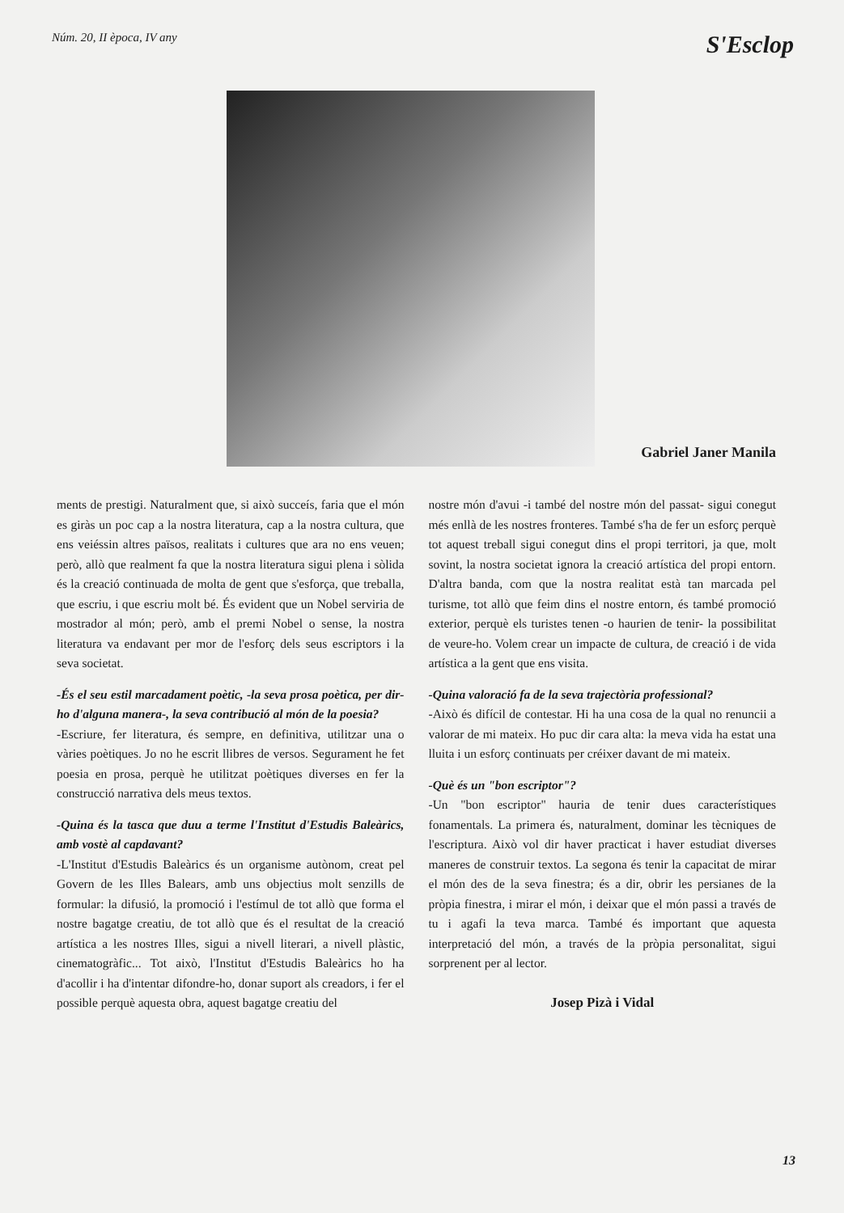Núm. 20, II època, IV any S'Esclop
Gabriel Janer Manila
ments de prestigi. Naturalment que, si això succeís, faria que el món es giràs un poc cap a la nostra literatura, cap a la nostra cultura, que ens veiéssin altres països, realitats i cultures que ara no ens veuen; però, allò que realment fa que la nostra literatura sigui plena i sòlida és la creació continuada de molta de gent que s'esforça, que treballa, que escriu, i que escriu molt bé. És evident que un Nobel serviria de mostrador al món; però, amb el premi Nobel o sense, la nostra literatura va endavant per mor de l'esforç dels seus escriptors i la seva societat.
-És el seu estil marcadament poètic, -la seva prosa poètica, per dir-ho d'alguna manera-, la seva contribució al món de la poesia?
-Escriure, fer literatura, és sempre, en definitiva, utilitzar una o vàries poètiques. Jo no he escrit llibres de versos. Segurament he fet poesia en prosa, perquè he utilitzat poètiques diverses en fer la construcció narrativa dels meus textos.
-Quina és la tasca que duu a terme l'Institut d'Estudis Baleàrics, amb vostè al capdavant?
-L'Institut d'Estudis Baleàrics és un organisme autònom, creat pel Govern de les Illes Balears, amb uns objectius molt senzills de formular: la difusió, la promoció i l'estímul de tot allò que forma el nostre bagatge creatiu, de tot allò que és el resultat de la creació artística a les nostres Illes, sigui a nivell literari, a nivell plàstic, cinematogràfic... Tot això, l'Institut d'Estudis Baleàrics ho ha d'acollir i ha d'intentar difondre-ho, donar suport als creadors, i fer el possible perquè aquesta obra, aquest bagatge creatiu del
nostre món d'avui -i també del nostre món del passat- sigui conegut més enllà de les nostres fronteres. També s'ha de fer un esforç perquè tot aquest treball sigui conegut dins el propi territori, ja que, molt sovint, la nostra societat ignora la creació artística del propi entorn. D'altra banda, com que la nostra realitat està tan marcada pel turisme, tot allò que feim dins el nostre entorn, és també promoció exterior, perquè els turistes tenen -o haurien de tenir- la possibilitat de veure-ho. Volem crear un impacte de cultura, de creació i de vida artística a la gent que ens visita.
-Quina valoració fa de la seva trajectòria professional?
-Això és difícil de contestar. Hi ha una cosa de la qual no renuncii a valorar de mi mateix. Ho puc dir cara alta: la meva vida ha estat una lluita i un esforç continuats per créixer davant de mi mateix.
-Què és un "bon escriptor"?
-Un "bon escriptor" hauria de tenir dues característiques fonamentals. La primera és, naturalment, dominar les tècniques de l'escriptura. Això vol dir haver practicat i haver estudiat diverses maneres de construir textos. La segona és tenir la capacitat de mirar el món des de la seva finestra; és a dir, obrir les persianes de la pròpia finestra, i mirar el món, i deixar que el món passi a través de tu i agafi la teva marca. També és important que aquesta interpretació del món, a través de la pròpia personalitat, sigui sorprenent per al lector.
Josep Pizà i Vidal
13